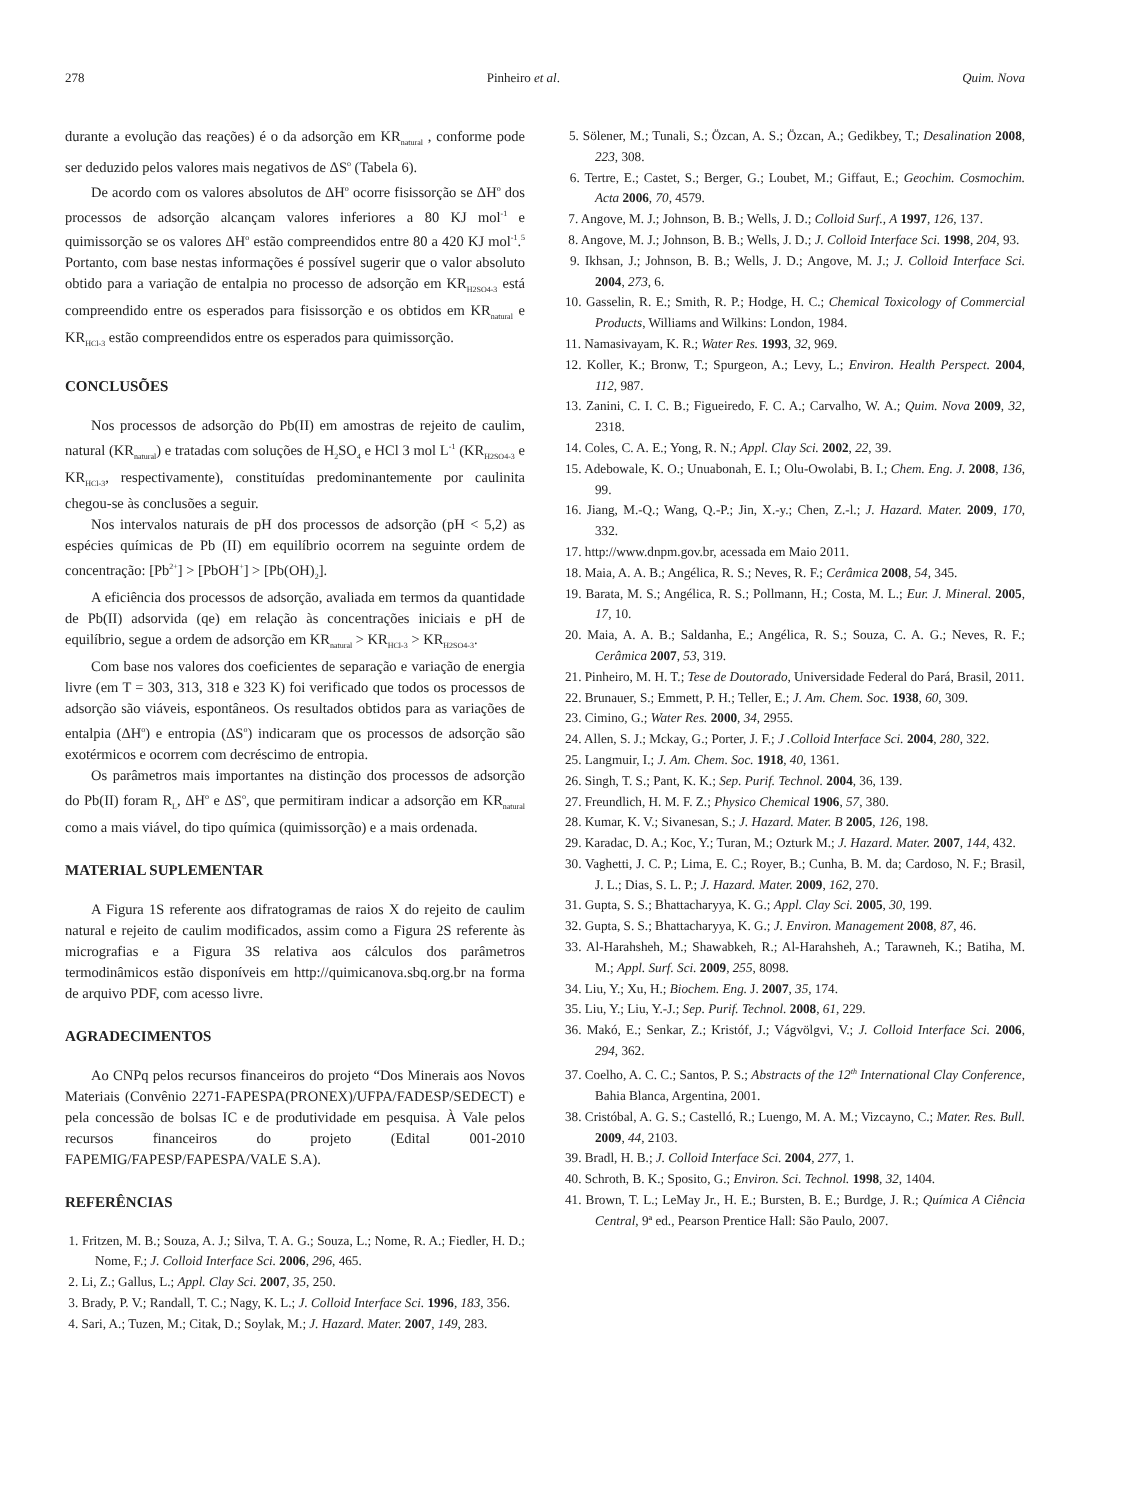278 Pinheiro et al. Quim. Nova
durante a evolução das reações) é o da adsorção em KR<sub>natural</sub> , conforme pode ser deduzido pelos valores mais negativos de ΔS<sup>o</sup> (Tabela 6).
De acordo com os valores absolutos de ΔH<sup>o</sup> ocorre fisissorção se ΔH<sup>o</sup> dos processos de adsorção alcançam valores inferiores a 80 KJ mol<sup>-1</sup> e quimissorção se os valores ΔH<sup>o</sup> estão compreendidos entre 80 a 420 KJ mol<sup>-1</sup>.<sup>5</sup> Portanto, com base nestas informações é possível sugerir que o valor absoluto obtido para a variação de entalpia no processo de adsorção em KR<sub>H2SO4-3</sub> está compreendido entre os esperados para fisissorção e os obtidos em KR<sub>natural</sub> e KR<sub>HCl-3</sub> estão compreendidos entre os esperados para quimissorção.
CONCLUSÕES
Nos processos de adsorção do Pb(II) em amostras de rejeito de caulim, natural (KR<sub>natural</sub>) e tratadas com soluções de H<sub>2</sub>SO<sub>4</sub> e HCl 3 mol L<sup>-1</sup> (KR<sub>H2SO4-3</sub> e KR<sub>HCl-3</sub>, respectivamente), constituídas predominantemente por caulinita chegou-se às conclusões a seguir.
Nos intervalos naturais de pH dos processos de adsorção (pH < 5,2) as espécies químicas de Pb (II) em equilíbrio ocorrem na seguinte ordem de concentração: [Pb<sup>2+</sup>] > [PbOH<sup>+</sup>] > [Pb(OH)<sub>2</sub>].
A eficiência dos processos de adsorção, avaliada em termos da quantidade de Pb(II) adsorvida (qe) em relação às concentrações iniciais e pH de equilíbrio, segue a ordem de adsorção em KR<sub>natural</sub> > KR<sub>HCl-3</sub> > KR<sub>H2SO4-3</sub>.
Com base nos valores dos coeficientes de separação e variação de energia livre (em T = 303, 313, 318 e 323 K) foi verificado que todos os processos de adsorção são viáveis, espontâneos. Os resultados obtidos para as variações de entalpia (ΔH<sup>o</sup>) e entropia (ΔS<sup>o</sup>) indicaram que os processos de adsorção são exotérmicos e ocorrem com decréscimo de entropia.
Os parâmetros mais importantes na distinção dos processos de adsorção do Pb(II) foram R<sub>L</sub>, ΔH<sup>o</sup> e ΔS<sup>o</sup>, que permitiram indicar a adsorção em KR<sub>natural</sub> como a mais viável, do tipo química (quimissorção) e a mais ordenada.
MATERIAL SUPLEMENTAR
A Figura 1S referente aos difratogramas de raios X do rejeito de caulim natural e rejeito de caulim modificados, assim como a Figura 2S referente às micrografias e a Figura 3S relativa aos cálculos dos parâmetros termodinâmicos estão disponíveis em http://quimicanova.sbq.org.br na forma de arquivo PDF, com acesso livre.
AGRADECIMENTOS
Ao CNPq pelos recursos financeiros do projeto “Dos Minerais aos Novos Materiais (Convênio 2271-FAPESPA(PRONEX)/UFPA/FADESP/SEDECT) e pela concessão de bolsas IC e de produtividade em pesquisa. À Vale pelos recursos financeiros do projeto (Edital 001-2010 FAPEMIG/FAPESP/FAPESPA/VALE S.A).
REFERÊNCIAS
1. Fritzen, M. B.; Souza, A. J.; Silva, T. A. G.; Souza, L.; Nome, R. A.; Fiedler, H. D.; Nome, F.; J. Colloid Interface Sci. 2006, 296, 465.
2. Li, Z.; Gallus, L.; Appl. Clay Sci. 2007, 35, 250.
3. Brady, P. V.; Randall, T. C.; Nagy, K. L.; J. Colloid Interface Sci. 1996, 183, 356.
4. Sari, A.; Tuzen, M.; Citak, D.; Soylak, M.; J. Hazard. Mater. 2007, 149, 283.
5. Sölener, M.; Tunali, S.; Özcan, A. S.; Özcan, A.; Gedikbey, T.; Desalination 2008, 223, 308.
6. Tertre, E.; Castet, S.; Berger, G.; Loubet, M.; Giffaut, E.; Geochim. Cosmochim. Acta 2006, 70, 4579.
7. Angove, M. J.; Johnson, B. B.; Wells, J. D.; Colloid Surf., A 1997, 126, 137.
8. Angove, M. J.; Johnson, B. B.; Wells, J. D.; J. Colloid Interface Sci. 1998, 204, 93.
9. Ikhsan, J.; Johnson, B. B.; Wells, J. D.; Angove, M. J.; J. Colloid Interface Sci. 2004, 273, 6.
10. Gasselin, R. E.; Smith, R. P.; Hodge, H. C.; Chemical Toxicology of Commercial Products, Williams and Wilkins: London, 1984.
11. Namasivayam, K. R.; Water Res. 1993, 32, 969.
12. Koller, K.; Bronw, T.; Spurgeon, A.; Levy, L.; Environ. Health Perspect. 2004, 112, 987.
13. Zanini, C. I. C. B.; Figueiredo, F. C. A.; Carvalho, W. A.; Quim. Nova 2009, 32, 2318.
14. Coles, C. A. E.; Yong, R. N.; Appl. Clay Sci. 2002, 22, 39.
15. Adebowale, K. O.; Unuabonah, E. I.; Olu-Owolabi, B. I.; Chem. Eng. J. 2008, 136, 99.
16. Jiang, M.-Q.; Wang, Q.-P.; Jin, X.-y.; Chen, Z.-l.; J. Hazard. Mater. 2009, 170, 332.
17. http://www.dnpm.gov.br, acessada em Maio 2011.
18. Maia, A. A. B.; Angélica, R. S.; Neves, R. F.; Cerâmica 2008, 54, 345.
19. Barata, M. S.; Angélica, R. S.; Pollmann, H.; Costa, M. L.; Eur. J. Mineral. 2005, 17, 10.
20. Maia, A. A. B.; Saldanha, E.; Angélica, R. S.; Souza, C. A. G.; Neves, R. F.; Cerâmica 2007, 53, 319.
21. Pinheiro, M. H. T.; Tese de Doutorado, Universidade Federal do Pará, Brasil, 2011.
22. Brunauer, S.; Emmett, P. H.; Teller, E.; J. Am. Chem. Soc. 1938, 60, 309.
23. Cimino, G.; Water Res. 2000, 34, 2955.
24. Allen, S. J.; Mckay, G.; Porter, J. F.; J .Colloid Interface Sci. 2004, 280, 322.
25. Langmuir, I.; J. Am. Chem. Soc. 1918, 40, 1361.
26. Singh, T. S.; Pant, K. K.; Sep. Purif. Technol. 2004, 36, 139.
27. Freundlich, H. M. F. Z.; Physico Chemical 1906, 57, 380.
28. Kumar, K. V.; Sivanesan, S.; J. Hazard. Mater. B 2005, 126, 198.
29. Karadac, D. A.; Koc, Y.; Turan, M.; Ozturk M.; J. Hazard. Mater. 2007, 144, 432.
30. Vaghetti, J. C. P.; Lima, E. C.; Royer, B.; Cunha, B. M. da; Cardoso, N. F.; Brasil, J. L.; Dias, S. L. P.; J. Hazard. Mater. 2009, 162, 270.
31. Gupta, S. S.; Bhattacharyya, K. G.; Appl. Clay Sci. 2005, 30, 199.
32. Gupta, S. S.; Bhattacharyya, K. G.; J. Environ. Management 2008, 87, 46.
33. Al-Harahsheh, M.; Shawabkeh, R.; Al-Harahsheh, A.; Tarawneh, K.; Batiha, M. M.; Appl. Surf. Sci. 2009, 255, 8098.
34. Liu, Y.; Xu, H.; Biochem. Eng. J. 2007, 35, 174.
35. Liu, Y.; Liu, Y.-J.; Sep. Purif. Technol. 2008, 61, 229.
36. Makó, E.; Senkar, Z.; Kristóf, J.; Vágvölgvi, V.; J. Colloid Interface Sci. 2006, 294, 362.
37. Coelho, A. C. C.; Santos, P. S.; Abstracts of the 12<sup>th</sup> International Clay Conference, Bahia Blanca, Argentina, 2001.
38. Cristóbal, A. G. S.; Castelló, R.; Luengo, M. A. M.; Vizcayno, C.; Mater. Res. Bull. 2009, 44, 2103.
39. Bradl, H. B.; J. Colloid Interface Sci. 2004, 277, 1.
40. Schroth, B. K.; Sposito, G.; Environ. Sci. Technol. 1998, 32, 1404.
41. Brown, T. L.; LeMay Jr., H. E.; Bursten, B. E.; Burdge, J. R.; Química A Ciência Central, 9ª ed., Pearson Prentice Hall: São Paulo, 2007.